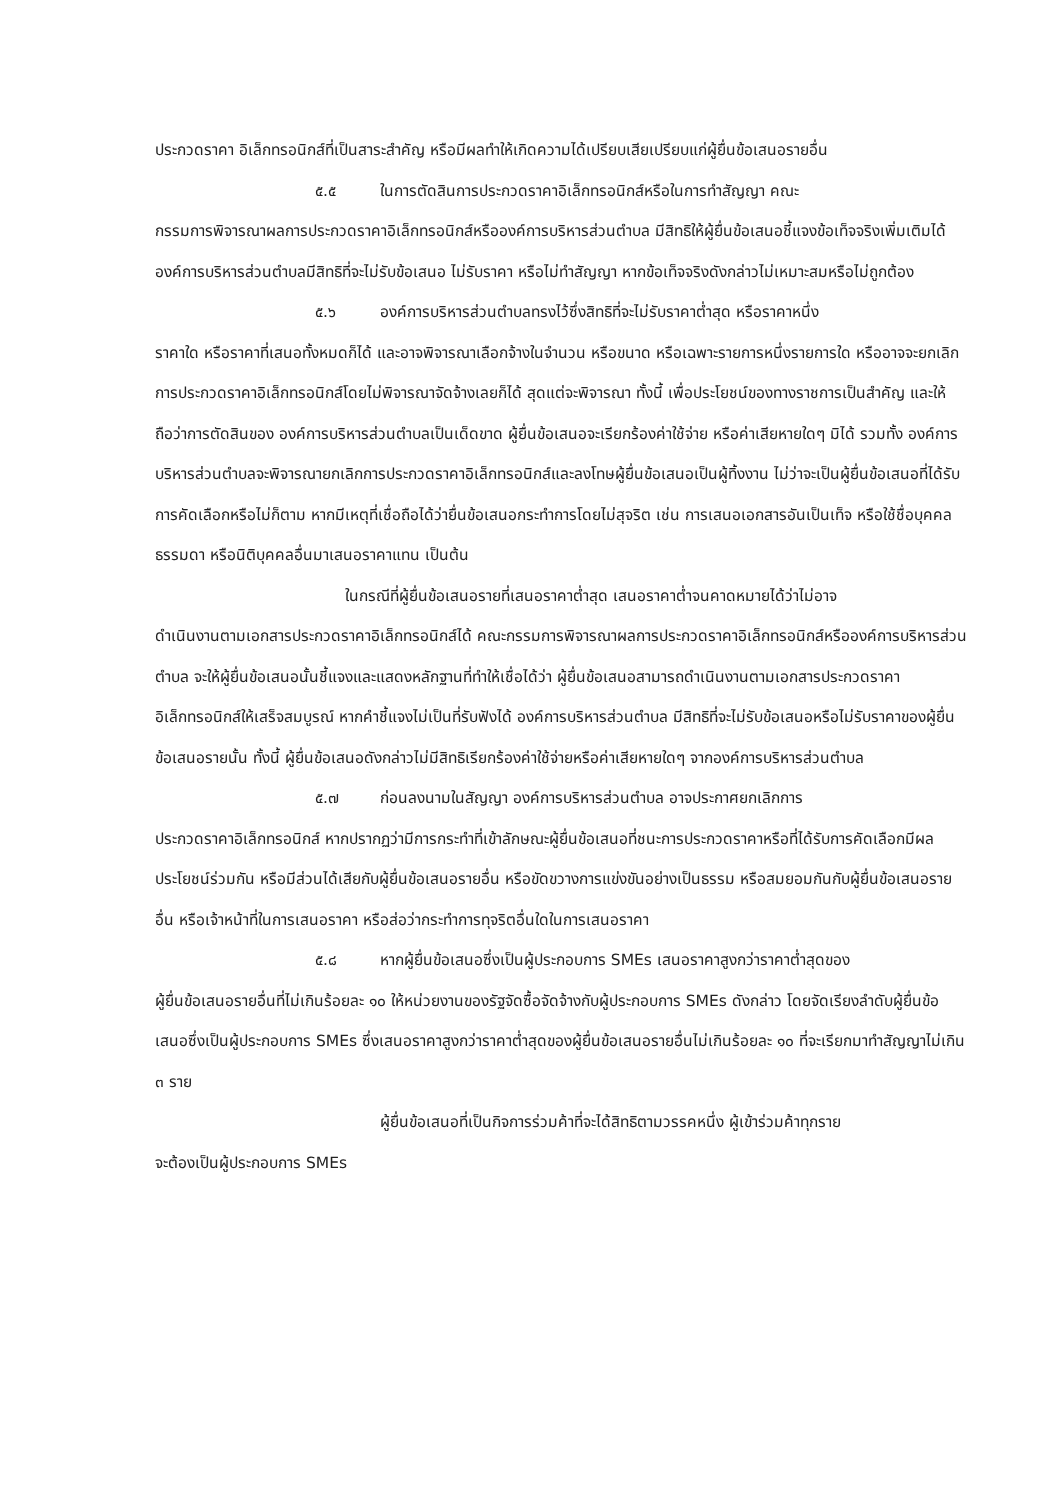ประกวดราคา อิเล็กทรอนิกส์ที่เป็นสาระสำคัญ หรือมีผลทำให้เกิดความได้เปรียบเสียเปรียบแก่ผู้ยื่นข้อเสนอรายอื่น
๕.๕ ในการตัดสินการประกวดราคาอิเล็กทรอนิกส์หรือในการทำสัญญา คณะ
กรรมการพิจารณาผลการประกวดราคาอิเล็กทรอนิกส์หรือองค์การบริหารส่วนตำบล มีสิทธิให้ผู้ยื่นข้อเสนอชี้แจงข้อเท็จจริงเพิ่มเติมได้ องค์การบริหารส่วนตำบลมีสิทธิที่จะไม่รับข้อเสนอ ไม่รับราคา หรือไม่ทำสัญญา หากข้อเท็จจริงดังกล่าวไม่เหมาะสมหรือไม่ถูกต้อง
๕.๖ องค์การบริหารส่วนตำบลทรงไว้ซึ่งสิทธิที่จะไม่รับราคาต่ำสุด หรือราคาหนึ่ง
ราคาใด หรือราคาที่เสนอทั้งหมดก็ได้ และอาจพิจารณาเลือกจ้างในจำนวน หรือขนาด หรือเฉพาะรายการหนึ่งรายการใด หรืออาจจะยกเลิก การประกวดราคาอิเล็กทรอนิกส์โดยไม่พิจารณาจัดจ้างเลยก็ได้ สุดแต่จะพิจารณา ทั้งนี้ เพื่อประโยชน์ของทางราชการเป็นสำคัญ และให้ถือว่าการตัดสินของ องค์การบริหารส่วนตำบลเป็นเด็ดขาด ผู้ยื่นข้อเสนอจะเรียกร้องค่าใช้จ่าย หรือค่าเสียหายใดๆ มิได้ รวมทั้ง องค์การบริหารส่วนตำบลจะพิจารณายกเลิกการประกวดราคาอิเล็กทรอนิกส์และลงโทษผู้ยื่นข้อเสนอเป็นผู้ทิ้งงาน ไม่ว่าจะเป็นผู้ยื่นข้อเสนอที่ได้รับการคัดเลือกหรือไม่ก็ตาม หากมีเหตุที่เชื่อถือได้ว่ายื่นข้อเสนอกระทำการโดยไม่สุจริต เช่น การเสนอเอกสารอันเป็นเท็จ หรือใช้ชื่อบุคคลธรรมดา หรือนิติบุคคลอื่นมาเสนอราคาแทน เป็นต้น
ในกรณีที่ผู้ยื่นข้อเสนอรายที่เสนอราคาต่ำสุด เสนอราคาต่ำจนคาดหมายได้ว่าไม่อาจ
ดำเนินงานตามเอกสารประกวดราคาอิเล็กทรอนิกส์ได้ คณะกรรมการพิจารณาผลการประกวดราคาอิเล็กทรอนิกส์หรือองค์การบริหารส่วนตำบล จะให้ผู้ยื่นข้อเสนอนั้นชี้แจงและแสดงหลักฐานที่ทำให้เชื่อได้ว่า ผู้ยื่นข้อเสนอสามารถดำเนินงานตามเอกสารประกวดราคาอิเล็กทรอนิกส์ให้เสร็จสมบูรณ์ หากคำชี้แจงไม่เป็นที่รับฟังได้ องค์การบริหารส่วนตำบล มีสิทธิที่จะไม่รับข้อเสนอหรือไม่รับราคาของผู้ยื่นข้อเสนอรายนั้น ทั้งนี้ ผู้ยื่นข้อเสนอดังกล่าวไม่มีสิทธิเรียกร้องค่าใช้จ่ายหรือค่าเสียหายใดๆ จากองค์การบริหารส่วนตำบล
๕.๗ ก่อนลงนามในสัญญา องค์การบริหารส่วนตำบล อาจประกาศยกเลิกการ
ประกวดราคาอิเล็กทรอนิกส์ หากปรากฏว่ามีการกระทำที่เข้าลักษณะผู้ยื่นข้อเสนอที่ชนะการประกวดราคาหรือที่ได้รับการคัดเลือกมีผลประโยชน์ร่วมกัน หรือมีส่วนได้เสียกับผู้ยื่นข้อเสนอรายอื่น หรือขัดขวางการแข่งขันอย่างเป็นธรรม หรือสมยอมกันกับผู้ยื่นข้อเสนอรายอื่น หรือเจ้าหน้าที่ในการเสนอราคา หรือส่อว่ากระทำการทุจริตอื่นใดในการเสนอราคา
๕.๘ หากผู้ยื่นข้อเสนอซึ่งเป็นผู้ประกอบการ SMEs เสนอราคาสูงกว่าราคาต่ำสุดของ
ผู้ยื่นข้อเสนอรายอื่นที่ไม่เกินร้อยละ ๑๐ ให้หน่วยงานของรัฐจัดซื้อจัดจ้างกับผู้ประกอบการ SMEs ดังกล่าว โดยจัดเรียงลำดับผู้ยื่นข้อเสนอซึ่งเป็นผู้ประกอบการ SMEs ซึ่งเสนอราคาสูงกว่าราคาต่ำสุดของผู้ยื่นข้อเสนอรายอื่นไม่เกินร้อยละ ๑๐ ที่จะเรียกมาทำสัญญาไม่เกิน ๓ ราย
ผู้ยื่นข้อเสนอที่เป็นกิจการร่วมค้าที่จะได้สิทธิตามวรรคหนึ่ง ผู้เข้าร่วมค้าทุกราย
จะต้องเป็นผู้ประกอบการ SMEs